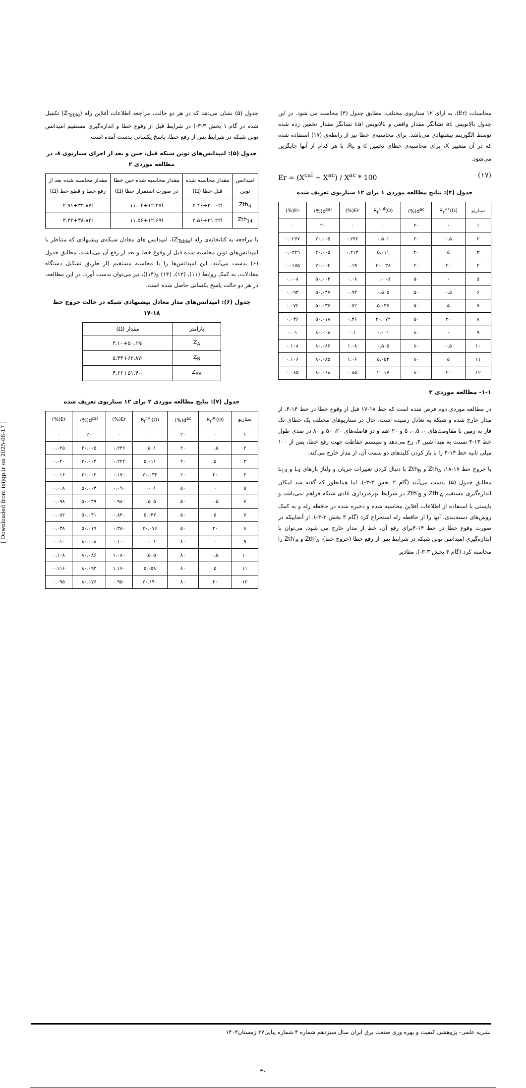محاسبات (Er)، به ازای ۱۲ سناریوی مختلف، مطابق جدول (۴) محاسبه می شود. در این جدول بالانویس ac نشانگر مقدار واقعی و بالانویس cal نشانگر مقدار تخمین زده شده توسط الگوریتم پیشنهادی می‌باشد. برای محاسبه‌ی خطا نیز از رابطه‌ی (۱۷) استفاده شده که در آن متغییر X، برای محاسبه‌ی خطای تخمین d و R<sub>F</sub>، با هر کدام از آنها جایگزین می‌شود.
Er = (X<sup>cal</sup> − X<sup>ac</sup>) / X<sup>ac</sup> * 100 (۱۷)
جدول (۴): نتایج مطالعه موردی ۱ برای ۱۲ سناریوی تعریف شده
| سناریو | R<sub>F</sub><sup>ac</sup>(Ω) | d<sup>ac</sup>(%) | R<sub>F</sub><sup>cal</sup>(Ω) | Er(%) | d<sup>cal</sup>(%) | Er(%) |
| --- | --- | --- | --- | --- | --- | --- |
| ۱ | ۰ | ۲۰ | ۰ | ۰ | ۲۰ | ۰ |
| ۲ | ۰.۵ | ۲۰ | ۰.۵۰۱ | ۰.۲۴۲ | ۲۰.۰۰۵ | ۰.۰۲۶۷ |
| ۳ | ۵ | ۲۰ | ۵.۰۱۱ | ۰.۲۱۴ | ۲۰.۰۰۵ | ۰.۰۲۲۹ |
| ۴ | ۲۰ | ۲۰ | ۲۰.۰۳۸ | ۰.۱۹ | ۲۰.۰۰۴ | ۰.۰۱۷۵ |
| ۵ | ۰ | ۵۰ | ۰.۰۰۰۸ | ۰.۰۸ | ۵۰.۰۰۴ | ۰.۰۰۸ |
| ۶ | ۰.۵ | ۵۰ | ۰.۵۰۵ | ۰.۹۴ | ۵۰.۰۴۷ | ۰.۰۹۴ |
| ۷ | ۵ | ۵۰ | ۵.۰۳۶ | ۰.۷۲ | ۵۰.۰۳۶ | ۰.۰۷۲ |
| ۸ | ۲۰ | ۵۰ | ۲۰.۰۷۲ | ۰.۳۶ | ۵۰.۰۱۸ | ۰.۰۳۶ |
| ۹ | ۰ | ۸۰ | ۰.۰۰۱ | ۰.۱ | ۸۰.۰۰۸ | ۰.۰۱ |
| ۱۰ | ۰.۵ | ۸۰ | ۰.۵۰۵ | ۱.۰۸ | ۸۰.۰۸۶ | ۰.۱۰۸ |
| ۱۱ | ۵ | ۸۰ | ۵.۰۵۳ | ۱.۰۶ | ۸۰.۰۸۵ | ۰.۱۰۶ |
| ۱۲ | ۲۰ | ۸۰ | ۲۰.۱۷ | ۰.۸۵ | ۸۰.۰۶۸ | ۰.۰۸۵ |
۱-۱- مطالعه موردی ۲
در مطالعه موردی دوم فرض شده است که خط ۱۸-۱۷ قبل از وقوع خطا در خط ۱۴-۴، از مدار خارج شده و شبکه به تعادل رسیده است. حال در سناریوهای مختلف یک خطای تک فاز به زمین با مقاومت‌های ۰، ۰.۵، ۵ و ۲۰ اهم و در فاصله‌های ۲۰، ۵۰ و ۸۰ در صدی طول خط ۱۴-۴ نسبت به مبدا شین ۴، رخ می‌دهد و سیستم حفاظت جهت رفع خطا، پس از ۱۰۰ میلی ثانیه خط ۱۴-۴ را با باز کردن کلیدهای دو سمت آن، از مدار خارج می‌کند.
با خروج خط ۱۷-۱۸، Zth<sub>A</sub> و Zth<sub>B</sub> با دنبال کردن تغییرات جریان و ولتاژ بارهای L<sub>4</sub> و L<sub>14</sub> مطابق جدول (۵) بدست می‌آیند (گام ۲ بخش ۳-۳-). اما همانطور که گفته شد امکان اندازه‌گیری مستقیم Zth′<sub>A</sub> و Zth′<sub>B</sub> در شرایط بهره‌برداری عادی شبکه فراهم نمی‌باشد و بایستی با استفاده از اطلاعات آفلاین محاسبه شده و ذخیره شده در حافظه رله و به کمک روش‌های دسته‌بندی، آنها را از حافظه رله استخراج کرد (گام ۳ بخش ۳-۳-). از آنجاییکه در صورت وقوع خطا در خط ۱۴-۴برای رفع آن، خط از مدار خارج می شود، می‌توان با اندازه‌گیری امپدانس تونن شبکه در شرایط پس از رفع خطا (خروج خط)، Zth′<sub>A</sub> و Zth′<sub>B</sub> را محاسبه کرد (گام ۴ بخش ۳-۳-). مقادیر
جدول (۵) نشان می‌دهد که در هر دو حالت، مراجعه اطلاعات آفلاین رله (Z<sub>Table</sub>) تکمیل شده در گام ۱ بخش ۳-۳-) در شرایط قبل از وقوع خطا و اندازه‌گیری مستقیم امپدانس تونن شبکه در شرایط پس از رفع خطا، پاسخ یکسانی بدست آمده است.
جدول (۵): امپدانس‌های تونن شبکه قبل، حین و بعد از اجرای سناریوی ۸، در مطالعه موردی ۲
| امپدانس تونن | مقدار محاسبه شده قبل خطا (Ω) | مقدار محاسبه شده حین خطا در صورت استمرار خطا (Ω) | مقدار محاسبه شده بعد از رفع خطا و قطع خط (Ω) |
| --- | --- | --- | --- |
| Zth<sub>4</sub> | ۲.۴۶+۳۰.۰۲i | ۱۱.۰۴+۱۲.۲۷i | ۲.۹۱+۳۴.۸۷i |
| Zth<sub>14</sub> | ۲.۵۶+۳۱.۲۲i | ۱۱.۵۶+۱۲.۶۹i | ۳.۳۲+۳۸.۸۴i |
با مراجعه به کتابخانه‌ی رله (Z<sub>Table</sub>)، امپدانس های معادل شبکه‌ی پیشنهادی که متناظر با امپدانس‌های تونن محاسبه شده قبل از وقوع خطا و بعد از رفع آن می‌باشند، مطابق جدول (۶) بدست می‌آیند. این امپدانس‌ها را با محاسبه مستقیم (از طریق تشکیل دستگاه معادلات، به کمک روابط (۱۱)، (۱۲)، (۱۳) و(۱۴))، نیز می‌توان بدست آورد. در این مطالعه، در هر دو حالت پاسخ یکسانی حاصل شده است.
جدول (۶): امپدانس‌های مدار معادل پیشنهادی شبکه در حالت خروج خط ۱۸-۱۷
| پارامتر | مقدار (Ω) |
| --- | --- |
| Z<sub>A</sub> | ۴.۱۰+۵۰.۱۹i |
| Z<sub>B</sub> | ۵.۳۴+۶۲.۸۷i |
| Z<sub>AB</sub> | ۴.۶۶+۵۱.۴۰i |
جدول (۷): نتایج مطالعه موردی ۲ برای ۱۲ سناریوی تعریف شده
| سناریو | R<sub>f</sub><sup>ac</sup>(Ω) | d<sup>ac</sup>(%) | R<sub>f</sub><sup>cal</sup>(Ω) | Er(%) | d<sup>cal</sup>(%) | Er(%) |
| --- | --- | --- | --- | --- | --- | --- |
| ۱ | ۰ | ۲۰ | ۰ | ۰ | ۲۰ | ۰ |
| ۲ | ۰.۵ | ۲۰ | ۰.۵۰۱ | ۰.۲۴۶ | ۲۰.۰۰۵ | ۰.۰۲۵ |
| ۳ | ۵ | ۲۰ | ۵.۰۱۱ | ۰.۲۲۲ | ۲۰.۰۰۴ | ۰.۰۲۰ |
| ۴ | ۲۰ | ۲۰ | ۲۰.۰۳۴ | ۰.۱۷۰ | ۲۰.۰۰۳ | ۰.۰۱۶ |
| ۵ | ۰ | ۵۰ | ۰.۰۰۱ | ۰.۰۹۰ | ۵۰.۰۰۴ | ۰.۰۰۸ |
| ۶ | ۰.۵ | ۵۰ | ۰.۵۰۵ | ۰.۹۸۰ | ۵۰.۰۴۹ | ۰.۰۹۸ |
| ۷ | ۵ | ۵۰ | ۵.۰۴۲ | ۰.۸۴۰ | ۵۰.۰۴۱ | ۰.۰۸۲ |
| ۸ | ۲۰ | ۵۰ | ۲۰.۰۷۶ | ۰.۳۸۰ | ۵۰.۰۱۹ | ۰.۰۳۸ |
| ۹ | ۰ | ۸۰ | ۰.۰۰۱ | ۰.۱۰۰ | ۸۰.۰۰۸ | ۰.۰۱۰ |
| ۱۰ | ۰.۵ | ۸۰ | ۰.۵۰۵ | ۱.۰۸۰ | ۸۰.۰۸۶ | ۰.۱۰۸ |
| ۱۱ | ۵ | ۸۰ | ۵.۰۵۸ | ۱.۱۶۰ | ۸۰.۰۹۳ | ۰.۱۱۶ |
| ۱۲ | ۲۰ | ۸۰ | ۲۰.۱۹۰ | ۰.۹۵۰ | ۸۰.۰۷۶ | ۰.۰۹۵ |
نشریه علمی- پژوهشی کیفیت و بهره وری صنعت برق ایران سال سیزدهم شماره ۴ شماره پیاپی۳۷ زمستان۱۴۰۳
۳۰
[ Downloaded from ieijqp.ir on 2025-08-17 ]